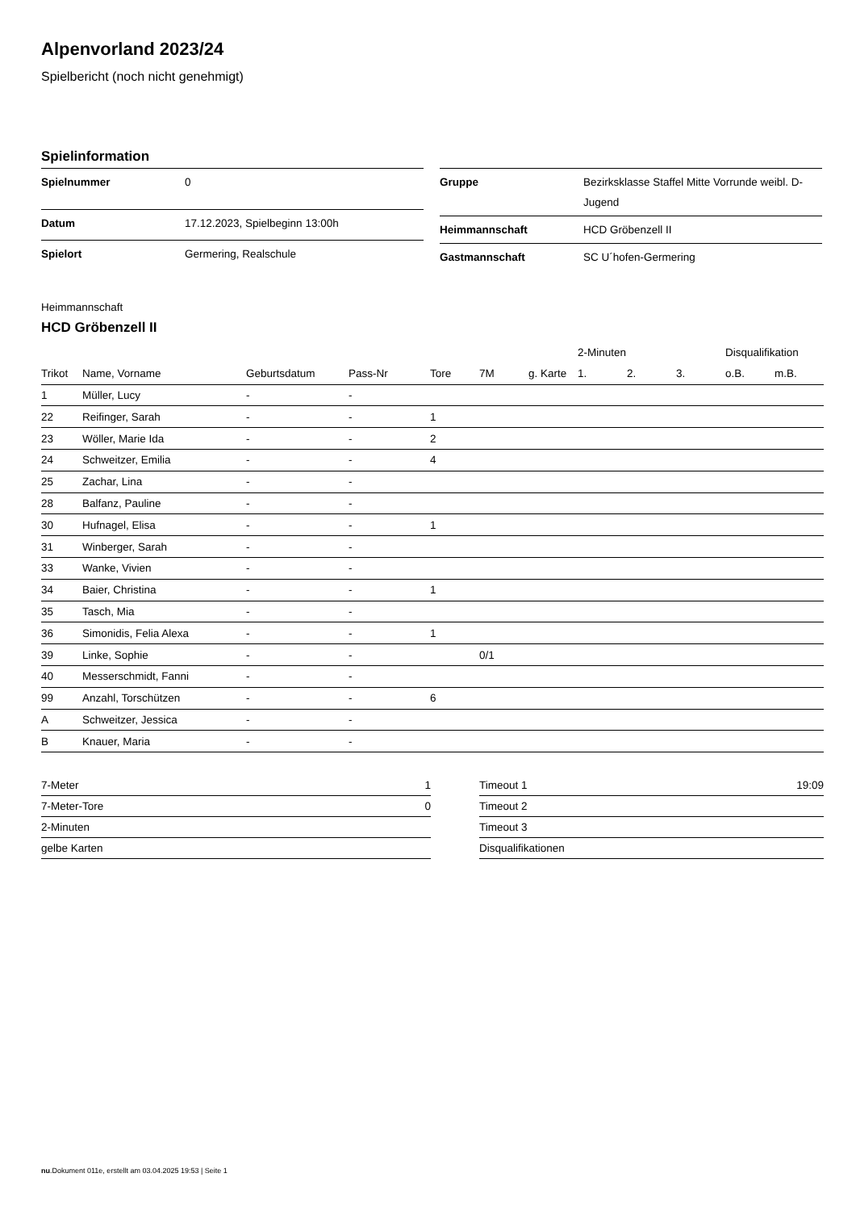Alpenvorland 2023/24
Spielbericht (noch nicht genehmigt)
Spielinformation
| Spielnummer | 0 |
| Datum | 17.12.2023, Spielbeginn 13:00h |
| Spielort | Germering, Realschule |
| Gruppe | Bezirksklasse Staffel Mitte Vorrunde weibl. D-Jugend |
| Heimmannschaft | HCD Gröbenzell II |
| Gastmannschaft | SC U´hofen-Germering |
Heimmannschaft
HCD Gröbenzell II
| | | | | | | | 2-Minuten | | | Disqualifikation | |
| --- | --- | --- | --- | --- | --- | --- | --- | --- | --- | --- | --- |
| Trikot | Name, Vorname | Geburtsdatum | Pass-Nr | Tore | 7M | g. Karte | 1. | 2. | 3. | o.B. | m.B. |
| 1 | Müller, Lucy | - | - | | | | | | | | |
| 22 | Reifinger, Sarah | - | - | 1 | | | | | | | |
| 23 | Wöller, Marie Ida | - | - | 2 | | | | | | | |
| 24 | Schweitzer, Emilia | - | - | 4 | | | | | | | |
| 25 | Zachar, Lina | - | - | | | | | | | | |
| 28 | Balfanz, Pauline | - | - | | | | | | | | |
| 30 | Hufnagel, Elisa | - | - | 1 | | | | | | | |
| 31 | Winberger, Sarah | - | - | | | | | | | | |
| 33 | Wanke, Vivien | - | - | | | | | | | | |
| 34 | Baier, Christina | - | - | 1 | | | | | | | |
| 35 | Tasch, Mia | - | - | | | | | | | | |
| 36 | Simonidis, Felia Alexa | - | - | 1 | | | | | | | |
| 39 | Linke, Sophie | - | - | | 0/1 | | | | | | |
| 40 | Messerschmidt, Fanni | - | - | | | | | | | | |
| 99 | Anzahl, Torschützen | - | - | 6 | | | | | | | |
| A | Schweitzer, Jessica | - | - | | | | | | | | |
| B | Knauer, Maria | - | - | | | | | | | | |
| 7-Meter | 1 |
| 7-Meter-Tore | 0 |
| 2-Minuten | |
| gelbe Karten | |
| Timeout 1 | 19:09 |
| Timeout 2 | |
| Timeout 3 | |
| Disqualifikationen | |
nu.Dokument 011e, erstellt am 03.04.2025 19:53 | Seite 1